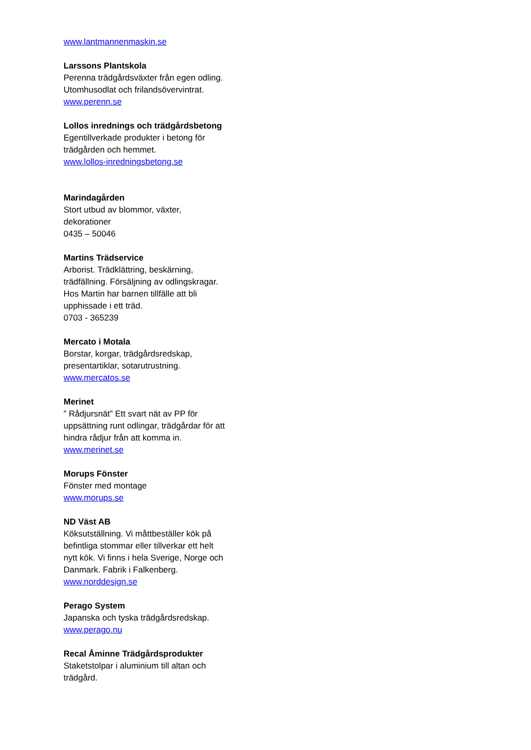www.lantmannenmaskin.se
Larssons Plantskola
Perenna trädgårdsväxter från egen odling.
Utomhusodlat och frilandsövervintrat.
www.perenn.se
Lollos inrednings och trädgårdsbetong
Egentillverkade produkter i betong för
trädgården och hemmet.
www.lollos-inredningsbetong.se
Marindagården
Stort utbud av blommor, växter,
dekorationer
0435 – 50046
Martins Trädservice
Arborist. Trädklättring, beskärning,
trädfällning. Försäljning av odlingskragar.
Hos Martin har barnen tillfälle att bli
upphissade i ett träd.
0703 - 365239
Mercato i Motala
Borstar, korgar, trädgårdsredskap,
presentartiklar, sotarutrustning.
www.mercatos.se
Merinet
” Rådjursnät” Ett svart nät av PP för
uppsättning runt odlingar, trädgårdar för att
hindra rådjur från att komma in.
www.merinet.se
Morups Fönster
Fönster med montage
www.morups.se
ND Väst AB
Köksutställning. Vi måttbeställer kök på
befintliga stommar eller tillverkar ett helt
nytt kök. Vi finns i hela Sverige, Norge och
Danmark. Fabrik i Falkenberg.
www.norddesign.se
Perago System
Japanska och tyska trädgårdsredskap.
www.perago.nu
Recal Åminne Trädgårdsprodukter
Staketstolpar i aluminium till altan och
trädgård.